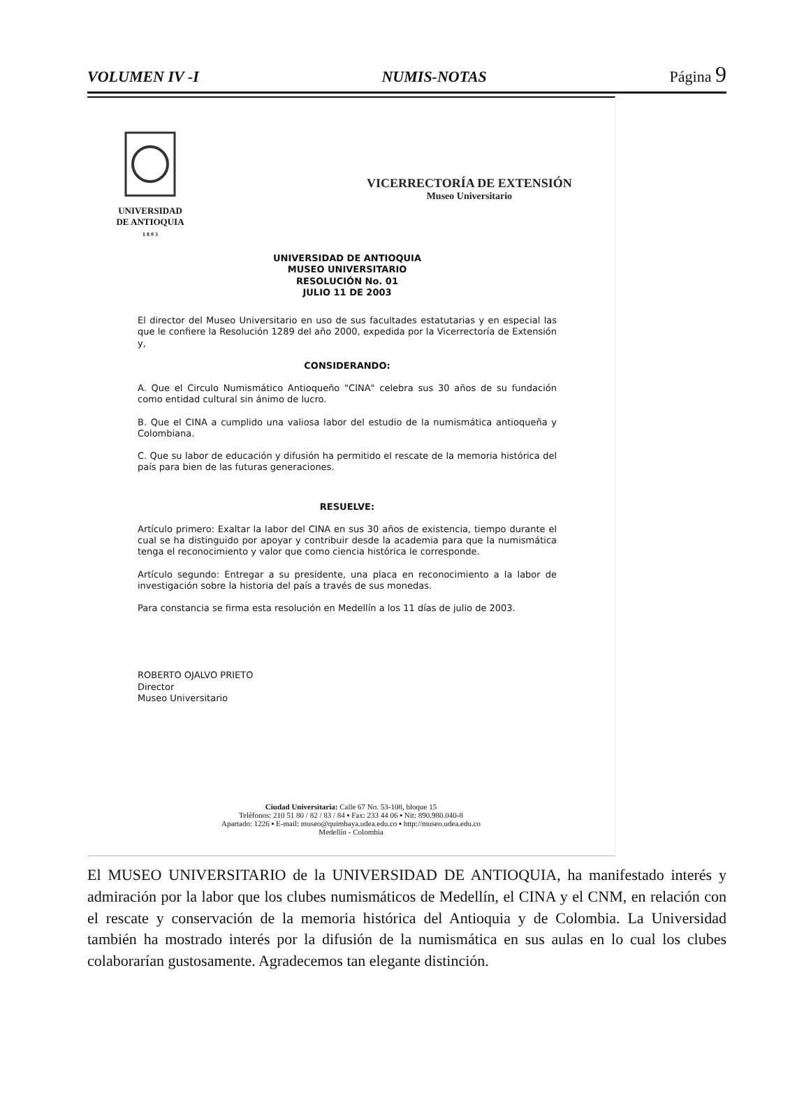VOLUMEN IV -I NUMIS-NOTAS Página 9
UNIVERSIDAD
DE ANTIOQUIA
1 8 0 3
VICERRECTORÍA DE EXTENSIÓN
Museo Universitario
UNIVERSIDAD DE ANTIOQUIA
MUSEO UNIVERSITARIO
RESOLUCIÓN No. 01
JULIO 11 DE 2003
El director del Museo Universitario en uso de sus facultades estatutarias y en especial las que le confiere la Resolución 1289 del año 2000, expedida por la Vicerrectoría de Extensión y,
CONSIDERANDO:
A. Que el Circulo Numismático Antioqueño "CINA" celebra sus 30 años de su fundación como entidad cultural sin ánimo de lucro.
B. Que el CINA a cumplido una valiosa labor del estudio de la numismática antioqueña y Colombiana.
C. Que su labor de educación y difusión ha permitido el rescate de la memoria histórica del país para bien de las futuras generaciones.
RESUELVE:
Artículo primero: Exaltar la labor del CINA en sus 30 años de existencia, tiempo durante el cual se ha distinguido por apoyar y contribuir desde la academia para que la numismática tenga el reconocimiento y valor que como ciencia histórica le corresponde.
Artículo segundo: Entregar a su presidente, una placa en reconocimiento a la labor de investigación sobre la historia del país a través de sus monedas.
Para constancia se firma esta resolución en Medellín a los 11 días de julio de 2003.
ROBERTO OJALVO PRIETO
Director
Museo Universitario
Ciudad Universitaria: Calle 67 No. 53-108, bloque 15
Teléfonos: 210 51 80 / 82 / 83 / 84 ▪ Fax: 233 44 06 ▪ Nit: 890.980.040-8
Apartado: 1226 ▪ E-mail: museo@quimbaya.udea.edu.co ▪ http://museo.udea.edu.co
Medellín - Colombia
El MUSEO UNIVERSITARIO de la UNIVERSIDAD DE ANTIOQUIA, ha manifestado interés y admiración por la labor que los clubes numismáticos de Medellín, el CINA y el CNM, en relación con el rescate y conservación de la memoria histórica del Antioquia y de Colombia. La Universidad también ha mostrado interés por la difusión de la numismática en sus aulas en lo cual los clubes colaborarían gustosamente. Agradecemos tan elegante distinción.